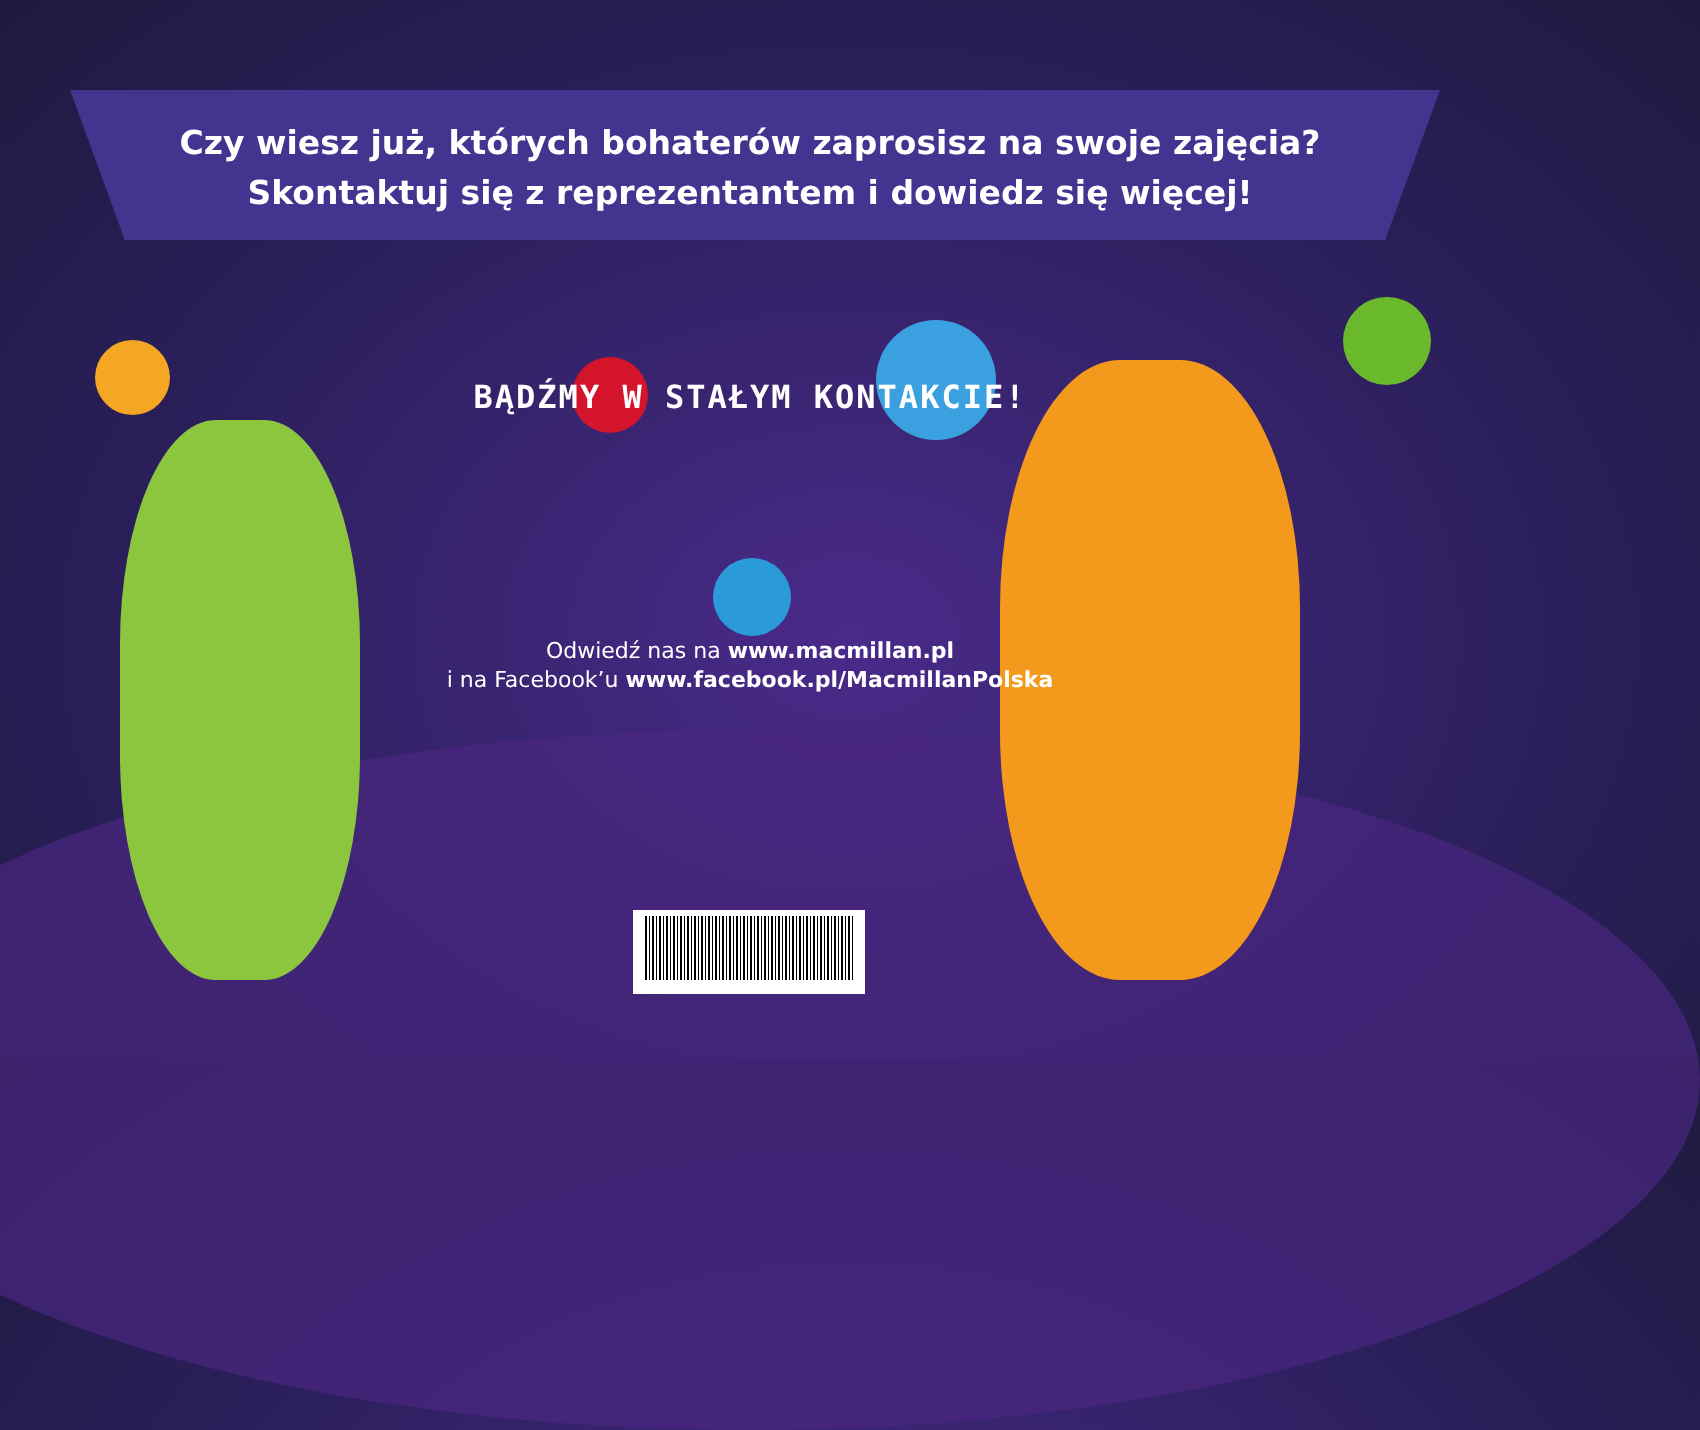Czy wiesz już, których bohaterów zaprosisz na swoje zajęcia?
Skontaktuj się z reprezentantem i dowiedz się więcej!
BĄDŹMY W STAŁYM KONTAKCIE!
Odwiedź nas na www.macmillan.pl
i na Facebook’u www.facebook.pl/MacmillanPolska